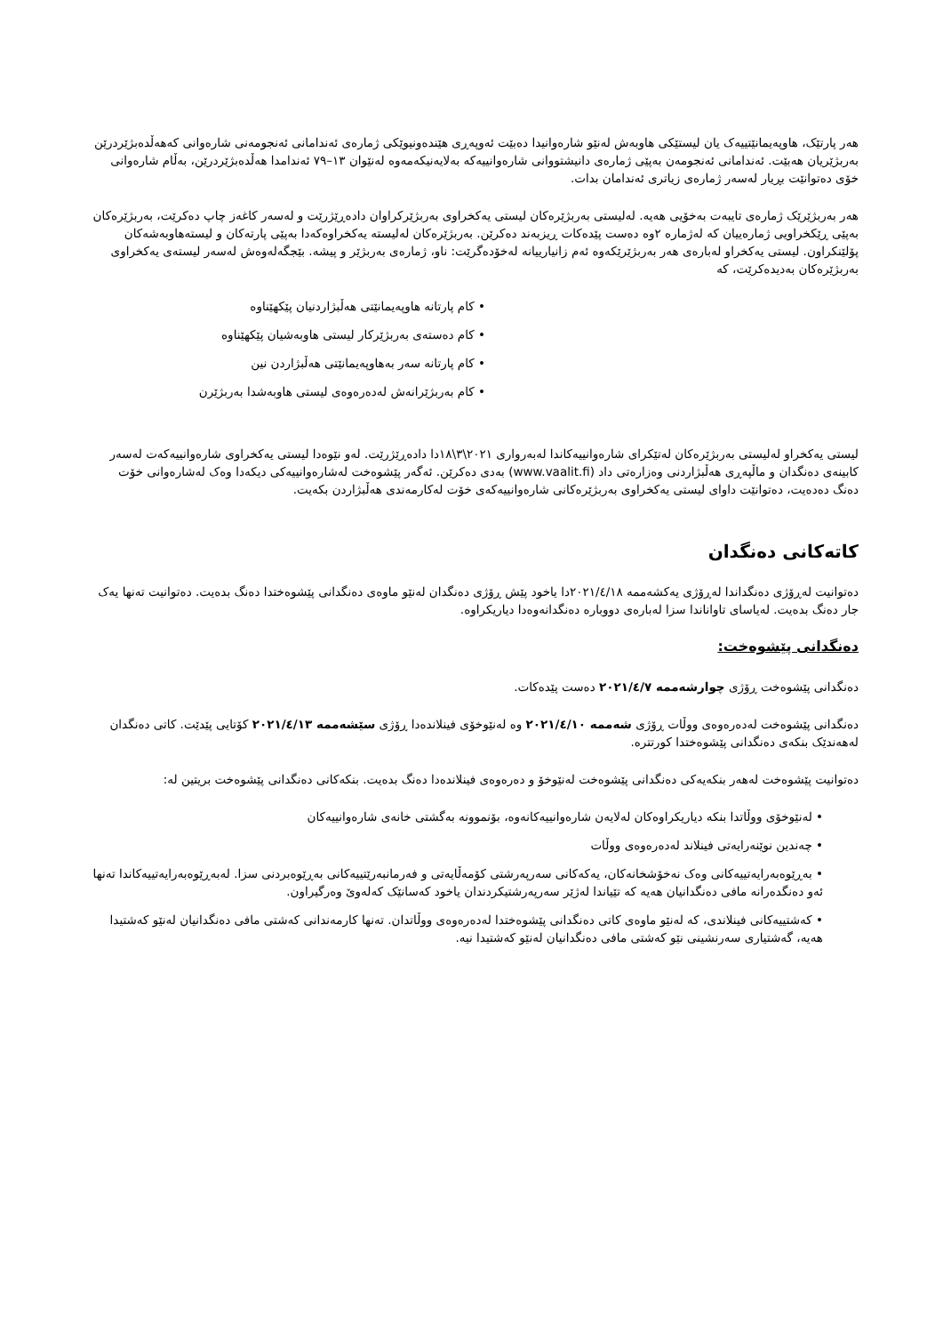هەر پارتێک، هاوپەیمانێتییەک یان لیستێکی هاوبەش لەنێو شارەوانیدا دەبێت ئەوپەڕی هێندەونیوێکی ژمارەی ئەندامانی ئەنجومەنی شارەوانی کەهەڵدەبژێردرێن بەربژێریان هەبێت. ئەندامانی ئەنجومەن بەپێی ژمارەی دانیشتووانی شارەوانییەکە بەلایەنیکەمەوە لەنێوان ١٣–٧٩ ئەندامدا هەڵدەبژێردرێن، بەڵام شارەوانی خۆی دەتوانێت بڕیار لەسەر ژمارەی زیاتری ئەندامان بدات.
هەر بەربژێرێک ژمارەی تایبەت بەخۆیی هەیە. لەلیستی بەربژێرەکان لیستی یەکخراوی بەربژێرکراوان دادەڕێژرێت و لەسەر کاغەز چاپ دەکرێت، بەربژێرەکان بەپێی ڕێکخراویی ژمارەییان کە لەژمارە ٢وە دەست پێدەکات ڕیزبەند دەکرێن. بەربژێرەکان لەلیستە یەکخراوەکەدا بەپێی پارتەکان و لیستەهاوبەشەکان پۆلێنکراون. لیستی یەکخراو لەبارەی هەر بەربژێرێکەوە ئەم زانیارییانە لەخۆدەگرێت: ناو، ژمارەی بەربژێر و پیشە. بێجگەلەوەش لەسەر لیستەی یەکخراوی بەربژێرەکان بەدیدەکرێت، کە
• کام پارتانە هاوپەیمانێتی هەڵبژاردنیان پێکهێناوە
• کام دەستەی بەربژێرکار لیستی هاوبەشیان پێکهێناوە
• کام پارتانە سەر بەهاوپەیمانێتی هەڵبژاردن نین
• کام بەربژێرانەش لەدەرەوەی لیستی هاوبەشدا بەربژێرن
لیستی یەکخراو لەلیستی بەربژێرەکان لەتێکرای شارەوانییەکاندا لەبەرواری ٢٠٢١\٣\١٨دا دادەڕێژرێت. لەو نێوەدا لیستی یەکخراوی شارەوانییەکەت لەسەر کابینەی دەنگدان و ماڵپەڕی هەڵبژاردنی وەزارەتی داد (www.vaalit.fi) بەدی دەکرێن. ئەگەر پێشوەخت لەشارەوانییەکی دیکەدا وەک لەشارەوانی خۆت دەنگ دەدەیت، دەتوانێت داوای لیستی یەکخراوی بەربژێرەکانی شارەوانییەکەی خۆت لەکارمەندی هەڵبژاردن بکەیت.
کاتەکانی دەنگدان
دەتوانیت لەڕۆژی دەنگداندا لەڕۆژی یەکشەممە ٢٠٢١/٤/١٨دا یاخود پێش ڕۆژی دەنگدان لەنێو ماوەی دەنگدانی پێشوەختدا دەنگ بدەیت. دەتوانیت تەنها یەک جار دەنگ بدەیت. لەیاسای تاواناندا سزا لەبارەی دووبارە دەنگدانەوەدا دیاریکراوە.
دەنگدانی پێشوەخت:
دەنگدانی پێشوەخت ڕۆژی چوارشەممە ٢٠٢١/٤/٧ دەست پێدەکات.
دەنگدانی پێشوەخت لەدەرەوەی ووڵات ڕۆژی شەممە ٢٠٢١/٤/١٠ وە لەنێوخۆی فینلاندەدا ڕۆژی سێشەممە ٢٠٢١/٤/١٣ کۆتایی پێدێت. کاتی دەنگدان لەهەندێک بنکەی دەنگدانی پێشوەختدا کورتترە.
دەتوانیت پێشوەخت لەهەر بنکەیەکی دەنگدانی پێشوەخت لەنێوخۆ و دەرەوەی فینلاندەدا دەنگ بدەیت. بنکەکانی دەنگدانی پێشوەخت بریتین لە:
• لەنێوخۆی ووڵاتدا بنکە دیاریکراوەکان لەلایەن شارەوانییەکانەوە، بۆنموونە بەگشتی خانەی شارەوانییەکان
• چەندین نوێنەرایەتی فینلاند لەدەرەوەی ووڵات
• بەڕێوەبەرایەتییەکانی وەک نەخۆشخانەکان، یەکەکانی سەرپەرشتی کۆمەڵایەتی و فەرمانبەرێتییەکانی بەڕێوەبردنی سزا. لەبەڕێوەبەرایەتییەکاندا تەنها ئەو دەنگدەرانە مافی دەنگدانیان هەیە کە تێیاندا لەژێر سەرپەرشتیکردندان یاخود کەسانێک کەلەوێ وەرگیراون.
• کەشتییەکانی فینلاندی، کە لەنێو ماوەی کاتی دەنگدانی پێشوەختدا لەدەرەوەی ووڵاتدان. تەنها کارمەندانی کەشتی مافی دەنگدانیان لەنێو کەشتیدا هەیە، گەشتیاری سەرنشینی نێو کەشتی مافی دەنگدانیان لەنێو کەشتیدا نیە.